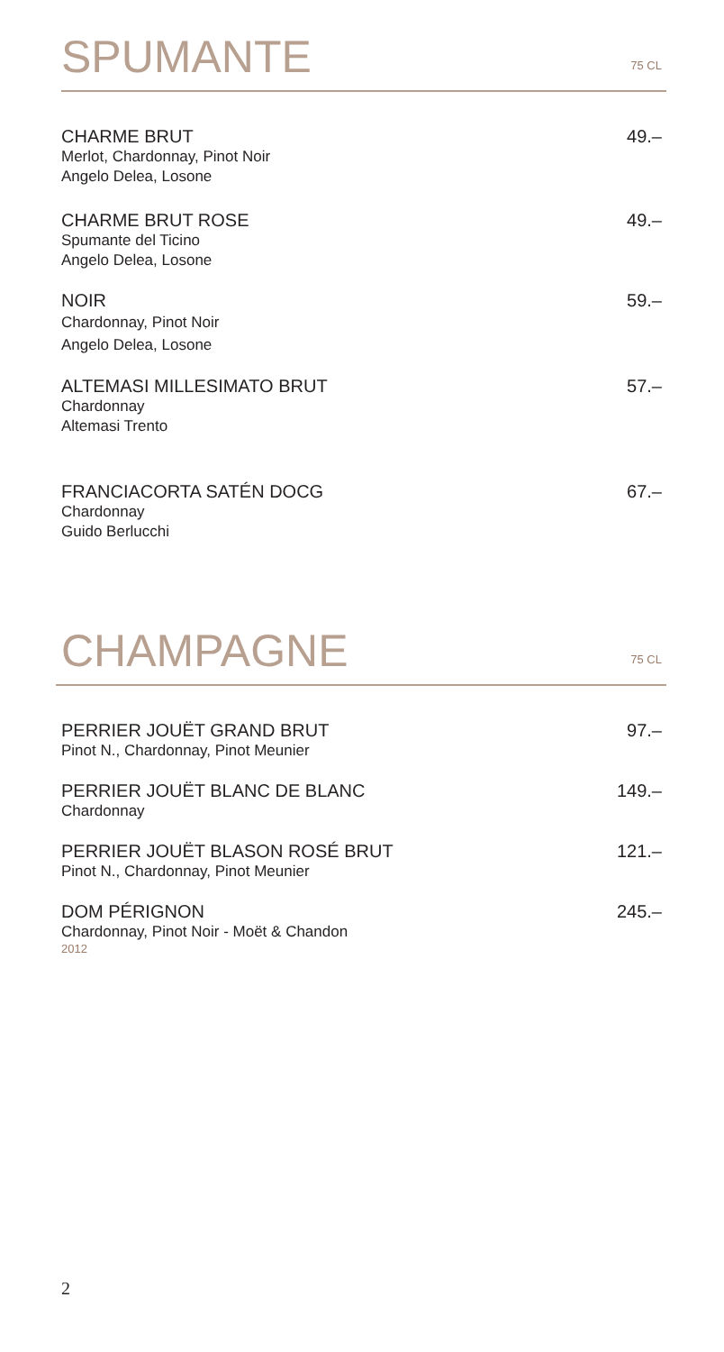SPUMANTE
75 CL
CHARME BRUT
Merlot, Chardonnay, Pinot Noir
Angelo Delea, Losone
49.–
CHARME BRUT ROSE
Spumante del Ticino
Angelo Delea, Losone
49.–
NOIR
Chardonnay, Pinot Noir
Angelo Delea, Losone
59.–
ALTEMASI MILLESIMATO BRUT
Chardonnay
Altemasi Trento
57.–
FRANCIACORTA SATÉN DOCG
Chardonnay
Guido Berlucchi
67.–
CHAMPAGNE
75 CL
PERRIER JOUËT GRAND BRUT
Pinot N., Chardonnay, Pinot Meunier
97.–
PERRIER JOUËT BLANC DE BLANC
Chardonnay
149.–
PERRIER JOUËT BLASON ROSÉ BRUT
Pinot N., Chardonnay, Pinot Meunier
121.–
DOM PÉRIGNON
Chardonnay, Pinot Noir - Moët & Chandon
2012
245.–
2